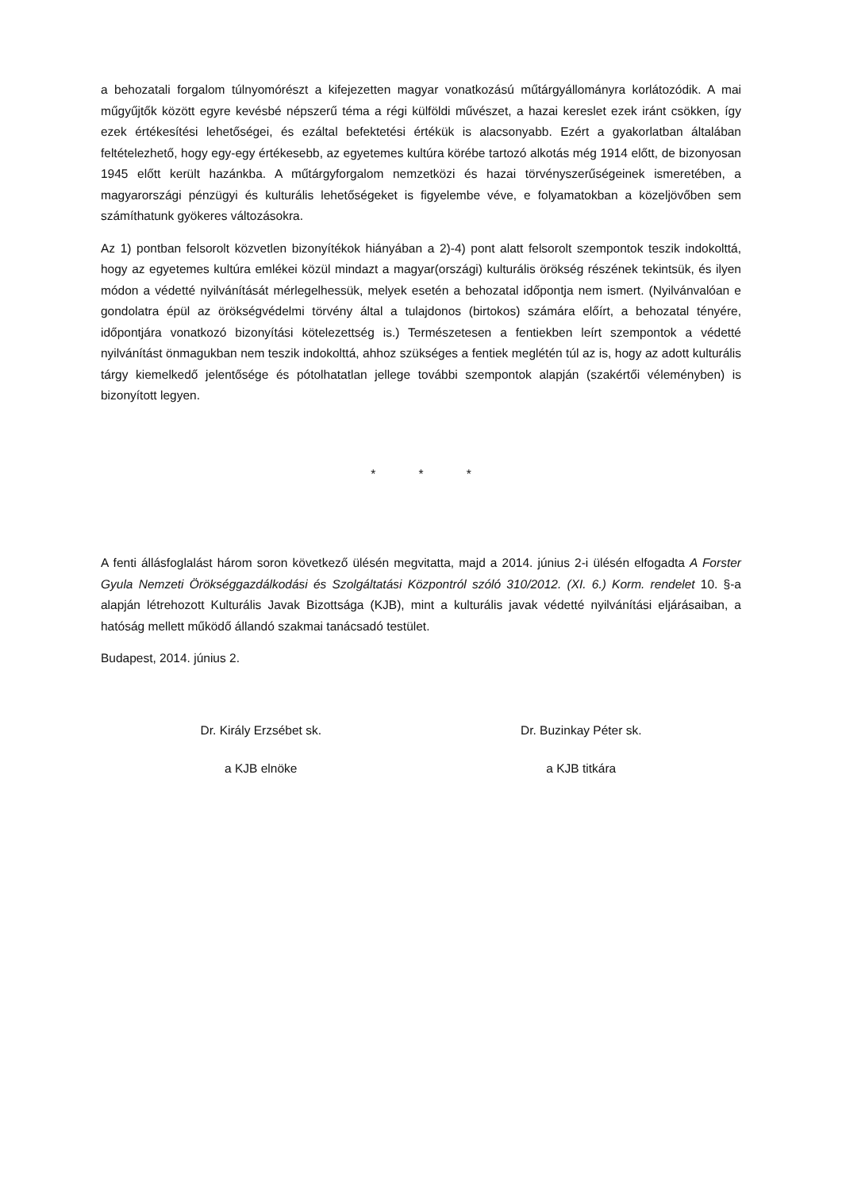a behozatali forgalom túlnyomórészt a kifejezetten magyar vonatkozású műtárgyállományra korlátozódik. A mai műgyűjtők között egyre kevésbé népszerű téma a régi külföldi művészet, a hazai kereslet ezek iránt csökken, így ezek értékesítési lehetőségei, és ezáltal befektetési értékük is alacsonyabb. Ezért a gyakorlatban általában feltételezhető, hogy egy-egy értékesebb, az egyetemes kultúra körébe tartozó alkotás még 1914 előtt, de bizonyosan 1945 előtt került hazánkba. A műtárgyforgalom nemzetközi és hazai törvényszerűségeinek ismeretében, a magyarországi pénzügyi és kulturális lehetőségeket is figyelembe véve, e folyamatokban a közeljövőben sem számíthatunk gyökeres változásokra.
Az 1) pontban felsorolt közvetlen bizonyítékok hiányában a 2)-4) pont alatt felsorolt szempontok teszik indokolttá, hogy az egyetemes kultúra emlékei közül mindazt a magyar(országi) kulturális örökség részének tekintsük, és ilyen módon a védetté nyilvánítását mérlegelhessük, melyek esetén a behozatal időpontja nem ismert. (Nyilvánvalóan e gondolatra épül az örökségvédelmi törvény által a tulajdonos (birtokos) számára előírt, a behozatal tényére, időpontjára vonatkozó bizonyítási kötelezettség is.) Természetesen a fentiekben leírt szempontok a védetté nyilvánítást önmagukban nem teszik indokolttá, ahhoz szükséges a fentiek meglétén túl az is, hogy az adott kulturális tárgy kiemelkedő jelentősége és pótolhatatlan jellege további szempontok alapján (szakértői véleményben) is bizonyított legyen.
* * *
A fenti állásfoglalást három soron következő ülésén megvitatta, majd a 2014. június 2-i ülésén elfogadta A Forster Gyula Nemzeti Örökséggazdálkodási és Szolgáltatási Központról szóló 310/2012. (XI. 6.) Korm. rendelet 10. §-a alapján létrehozott Kulturális Javak Bizottsága (KJB), mint a kulturális javak védetté nyilvánítási eljárásaiban, a hatóság mellett működő állandó szakmai tanácsadó testület.
Budapest, 2014. június 2.
Dr. Király Erzsébet sk.
a KJB elnöke
Dr. Buzinkay Péter sk.
a KJB titkára